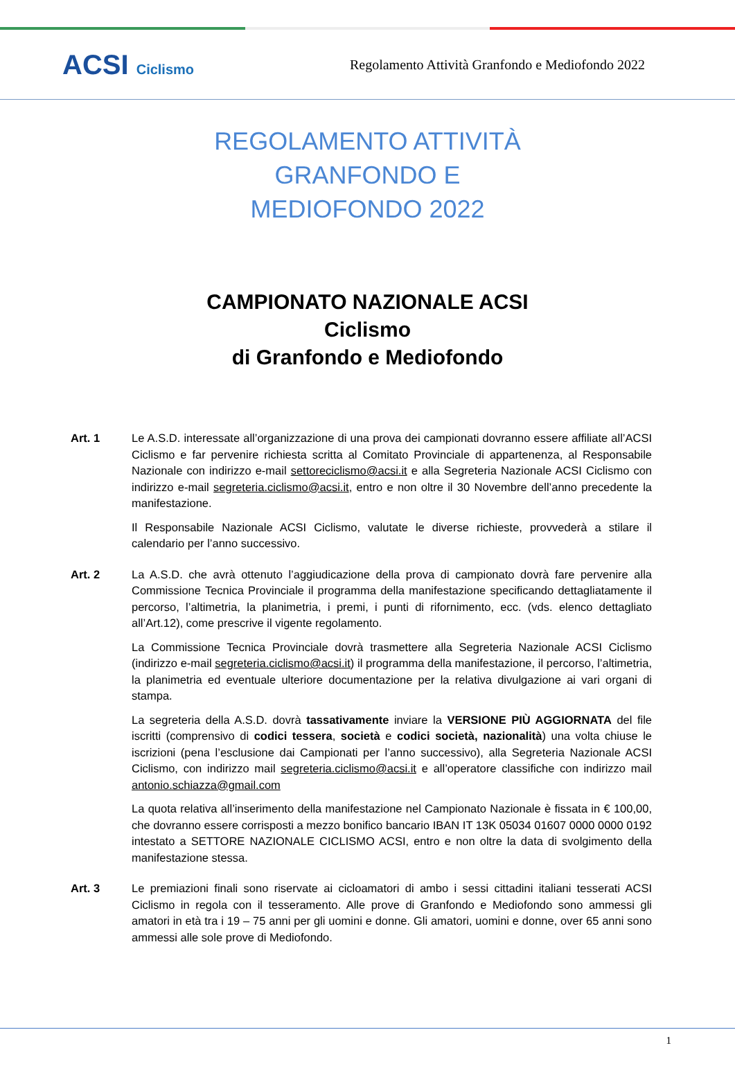ACSI Ciclismo
Regolamento Attività Granfondo e Mediofondo 2022
REGOLAMENTO ATTIVITÀ
GRANFONDO E
MEDIOFONDO 2022
CAMPIONATO NAZIONALE ACSI
Ciclismo
di Granfondo e Mediofondo
Art. 1 Le A.S.D. interessate all’organizzazione di una prova dei campionati dovranno essere affiliate all’ACSI Ciclismo e far pervenire richiesta scritta al Comitato Provinciale di appartenenza, al Responsabile Nazionale con indirizzo e-mail settoreciclismo@acsi.it e alla Segreteria Nazionale ACSI Ciclismo con indirizzo e-mail segreteria.ciclismo@acsi.it, entro e non oltre il 30 Novembre dell’anno precedente la manifestazione.
Il Responsabile Nazionale ACSI Ciclismo, valutate le diverse richieste, provvederà a stilare il calendario per l’anno successivo.
Art. 2 La A.S.D. che avrà ottenuto l’aggiudicazione della prova di campionato dovrà fare pervenire alla Commissione Tecnica Provinciale il programma della manifestazione specificando dettagliatamente il percorso, l’altimetria, la planimetria, i premi, i punti di rifornimento, ecc. (vds. elenco dettagliato all’Art.12), come prescrive il vigente regolamento.
La Commissione Tecnica Provinciale dovrà trasmettere alla Segreteria Nazionale ACSI Ciclismo (indirizzo e-mail segreteria.ciclismo@acsi.it) il programma della manifestazione, il percorso, l’altimetria, la planimetria ed eventuale ulteriore documentazione per la relativa divulgazione ai vari organi di stampa.
La segreteria della A.S.D. dovrà tassativamente inviare la VERSIONE PIÙ AGGIORNATA del file iscritti (comprensivo di codici tessera, società e codici società, nazionalità) una volta chiuse le iscrizioni (pena l’esclusione dai Campionati per l’anno successivo), alla Segreteria Nazionale ACSI Ciclismo, con indirizzo mail segreteria.ciclismo@acsi.it e all’operatore classifiche con indirizzo mail antonio.schiazza@gmail.com
La quota relativa all’inserimento della manifestazione nel Campionato Nazionale è fissata in € 100,00, che dovranno essere corrisposti a mezzo bonifico bancario IBAN IT 13K 05034 01607 0000 0000 0192 intestato a SETTORE NAZIONALE CICLISMO ACSI, entro e non oltre la data di svolgimento della manifestazione stessa.
Art. 3 Le premiazioni finali sono riservate ai cicloamatori di ambo i sessi cittadini italiani tesserati ACSI Ciclismo in regola con il tesseramento. Alle prove di Granfondo e Mediofondo sono ammessi gli amatori in età tra i 19 – 75 anni per gli uomini e donne. Gli amatori, uomini e donne, over 65 anni sono ammessi alle sole prove di Mediofondo.
1